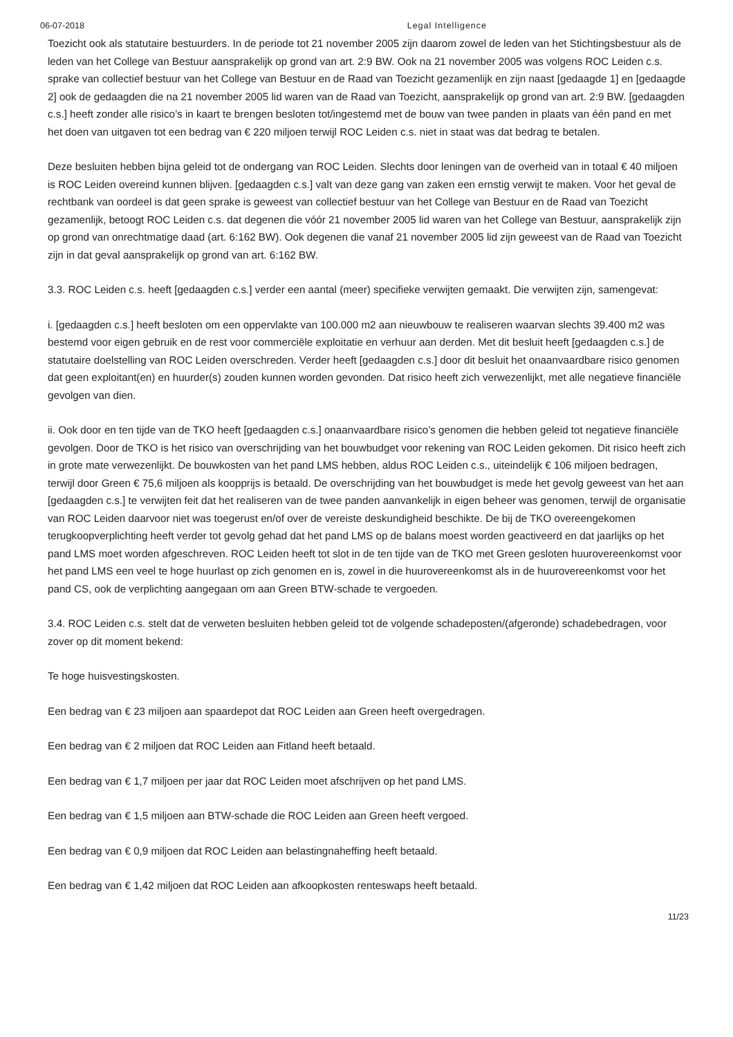06-07-2018 Legal Intelligence
Toezicht ook als statutaire bestuurders. In de periode tot 21 november 2005 zijn daarom zowel de leden van het Stichtingsbestuur als de leden van het College van Bestuur aansprakelijk op grond van art. 2:9 BW. Ook na 21 november 2005 was volgens ROC Leiden c.s. sprake van collectief bestuur van het College van Bestuur en de Raad van Toezicht gezamenlijk en zijn naast [gedaagde 1] en [gedaagde 2] ook de gedaagden die na 21 november 2005 lid waren van de Raad van Toezicht, aansprakelijk op grond van art. 2:9 BW. [gedaagden c.s.] heeft zonder alle risico’s in kaart te brengen besloten tot/ingestemd met de bouw van twee panden in plaats van één pand en met het doen van uitgaven tot een bedrag van € 220 miljoen terwijl ROC Leiden c.s. niet in staat was dat bedrag te betalen.
Deze besluiten hebben bijna geleid tot de ondergang van ROC Leiden. Slechts door leningen van de overheid van in totaal € 40 miljoen is ROC Leiden overeind kunnen blijven. [gedaagden c.s.] valt van deze gang van zaken een ernstig verwijt te maken. Voor het geval de rechtbank van oordeel is dat geen sprake is geweest van collectief bestuur van het College van Bestuur en de Raad van Toezicht gezamenlijk, betoogt ROC Leiden c.s. dat degenen die vóór 21 november 2005 lid waren van het College van Bestuur, aansprakelijk zijn op grond van onrechtmatige daad (art. 6:162 BW). Ook degenen die vanaf 21 november 2005 lid zijn geweest van de Raad van Toezicht zijn in dat geval aansprakelijk op grond van art. 6:162 BW.
3.3. ROC Leiden c.s. heeft [gedaagden c.s.] verder een aantal (meer) specifieke verwijten gemaakt. Die verwijten zijn, samengevat:
i. [gedaagden c.s.] heeft besloten om een oppervlakte van 100.000 m2 aan nieuwbouw te realiseren waarvan slechts 39.400 m2 was bestemd voor eigen gebruik en de rest voor commerciële exploitatie en verhuur aan derden. Met dit besluit heeft [gedaagden c.s.] de statutaire doelstelling van ROC Leiden overschreden. Verder heeft [gedaagden c.s.] door dit besluit het onaanvaardbare risico genomen dat geen exploitant(en) en huurder(s) zouden kunnen worden gevonden. Dat risico heeft zich verwezenlijkt, met alle negatieve financiële gevolgen van dien.
ii. Ook door en ten tijde van de TKO heeft [gedaagden c.s.] onaanvaardbare risico’s genomen die hebben geleid tot negatieve financiële gevolgen. Door de TKO is het risico van overschrijding van het bouwbudget voor rekening van ROC Leiden gekomen. Dit risico heeft zich in grote mate verwezenlijkt. De bouwkosten van het pand LMS hebben, aldus ROC Leiden c.s., uiteindelijk € 106 miljoen bedragen, terwijl door Green € 75,6 miljoen als koopprijs is betaald. De overschrijding van het bouwbudget is mede het gevolg geweest van het aan [gedaagden c.s.] te verwijten feit dat het realiseren van de twee panden aanvankelijk in eigen beheer was genomen, terwijl de organisatie van ROC Leiden daarvoor niet was toegerust en/of over de vereiste deskundigheid beschikte. De bij de TKO overeengekomen terugkoopverplichting heeft verder tot gevolg gehad dat het pand LMS op de balans moest worden geactiveerd en dat jaarlijks op het pand LMS moet worden afgeschreven. ROC Leiden heeft tot slot in de ten tijde van de TKO met Green gesloten huurovereenkomst voor het pand LMS een veel te hoge huurlast op zich genomen en is, zowel in die huurovereenkomst als in de huurovereenkomst voor het pand CS, ook de verplichting aangegaan om aan Green BTW-schade te vergoeden.
3.4. ROC Leiden c.s. stelt dat de verweten besluiten hebben geleid tot de volgende schadeposten/(afgeronde) schadebedragen, voor zover op dit moment bekend:
Te hoge huisvestingskosten.
Een bedrag van € 23 miljoen aan spaardepot dat ROC Leiden aan Green heeft overgedragen.
Een bedrag van € 2 miljoen dat ROC Leiden aan Fitland heeft betaald.
Een bedrag van € 1,7 miljoen per jaar dat ROC Leiden moet afschrijven op het pand LMS.
Een bedrag van € 1,5 miljoen aan BTW-schade die ROC Leiden aan Green heeft vergoed.
Een bedrag van € 0,9 miljoen dat ROC Leiden aan belastingnaheffing heeft betaald.
Een bedrag van € 1,42 miljoen dat ROC Leiden aan afkoopkosten renteswaps heeft betaald.
11/23